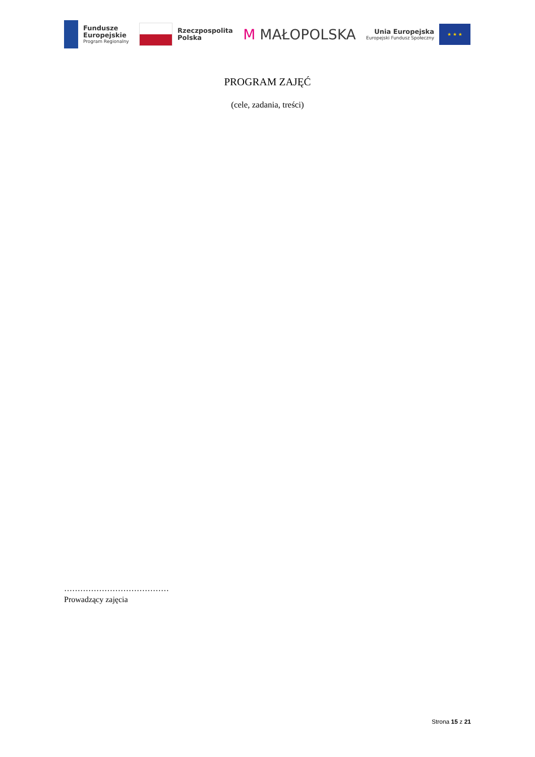Fundusze
Europejskie
Program Regionalny
Rzeczpospolita
Polska
M MAŁOPOLSKA
Unia Europejska
Europejski Fundusz Społeczny
★ ★ ★
PROGRAM ZAJĘĆ
(cele, zadania, treści)
…………………………………
Prowadzący zajęcia
Strona 15 z 21